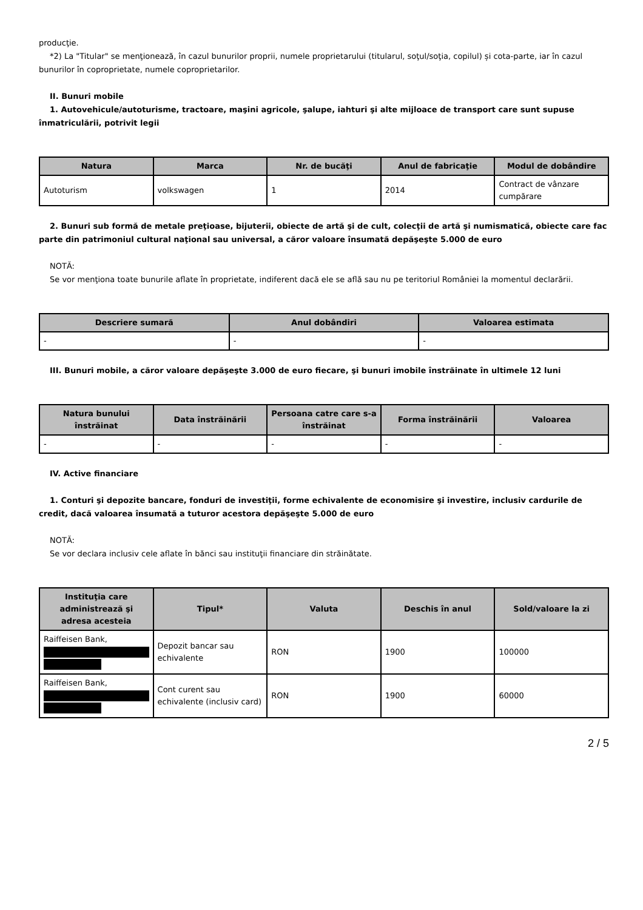producţie.
*2) La "Titular" se menţionează, în cazul bunurilor proprii, numele proprietarului (titularul, soţul/soţia, copilul) și cota-parte, iar în cazul bunurilor în coproprietate, numele coproprietarilor.
II. Bunuri mobile
1. Autovehicule/autoturisme, tractoare, maşini agricole, şalupe, iahturi şi alte mijloace de transport care sunt supuse înmatriculării, potrivit legii
| Natura | Marca | Nr. de bucăţi | Anul de fabricaţie | Modul de dobândire |
| --- | --- | --- | --- | --- |
| Autoturism | volkswagen | 1 | 2014 | Contract de vânzare cumpărare |
2. Bunuri sub formă de metale preţioase, bijuterii, obiecte de artă şi de cult, colecţii de artă şi numismatică, obiecte care fac parte din patrimoniul cultural naţional sau universal, a căror valoare însumată depăşeşte 5.000 de euro
NOTĂ:
Se vor menţiona toate bunurile aflate în proprietate, indiferent dacă ele se află sau nu pe teritoriul României la momentul declarării.
| Descriere sumară | Anul dobândiri | Valoarea estimata |
| --- | --- | --- |
| - | - | - |
III. Bunuri mobile, a căror valoare depăşeşte 3.000 de euro fiecare, şi bunuri imobile înstrăinate în ultimele 12 luni
| Natura bunului înstrăinat | Data înstrăinării | Persoana catre care s-a înstrăinat | Forma înstrăinării | Valoarea |
| --- | --- | --- | --- | --- |
| - | - | - | - | - |
IV. Active financiare
1. Conturi şi depozite bancare, fonduri de investiţii, forme echivalente de economisire şi investire, inclusiv cardurile de credit, dacă valoarea însumată a tuturor acestora depăşeşte 5.000 de euro
NOTĂ:
Se vor declara inclusiv cele aflate în bănci sau instituţii financiare din străinătate.
| Instituţia care administrează şi adresa acesteia | Tipul* | Valuta | Deschis în anul | Sold/valoare la zi |
| --- | --- | --- | --- | --- |
| Raiffeisen Bank, | Depozit bancar sau echivalente | RON | 1900 | 100000 |
| Raiffeisen Bank, | Cont curent sau echivalente (inclusiv card) | RON | 1900 | 60000 |
2 / 5